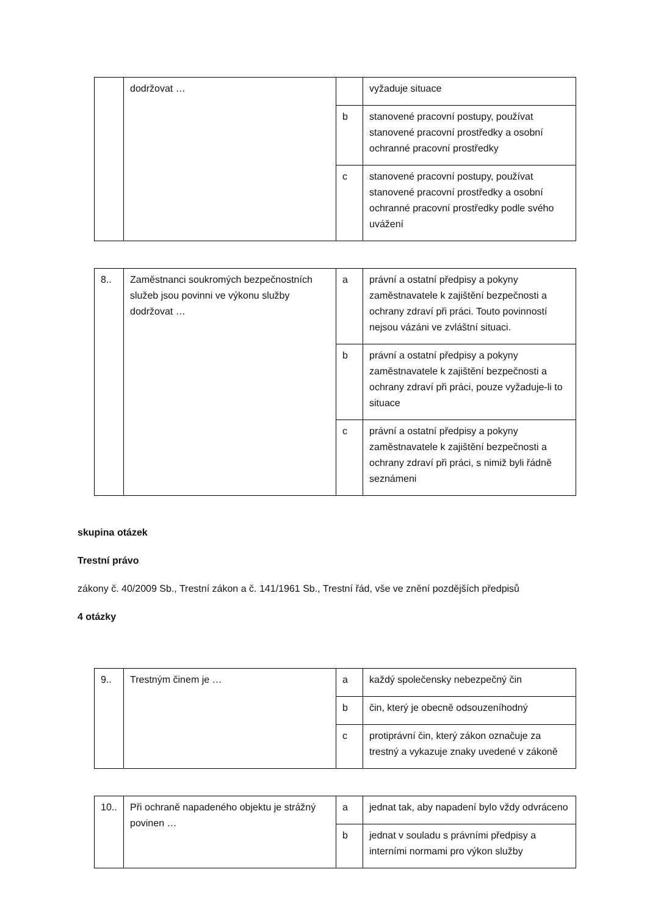| | dodržovat … | | vyžaduje situace |
| | | b | stanovené pracovní postupy, používat stanovené pracovní prostředky a osobní ochranné pracovní prostředky |
| | | c | stanovené pracovní postupy, používat stanovené pracovní prostředky a osobní ochranné pracovní prostředky podle svého uvážení |
| 8.. | Zaměstnanci soukromých bezpečnostních služeb jsou povinni ve výkonu služby dodržovat … | a | právní a ostatní předpisy a pokyny zaměstnavatele k zajištění bezpečnosti a ochrany zdraví při práci. Touto povinností nejsou vázáni ve zvláštní situaci. |
| | | b | právní a ostatní předpisy a pokyny zaměstnavatele k zajištění bezpečnosti a ochrany zdraví při práci, pouze vyžaduje-li to situace |
| | | c | právní a ostatní předpisy a pokyny zaměstnavatele k zajištění bezpečnosti a ochrany zdraví při práci, s nimiž byli řádně seznámeni |
skupina otázek
Trestní právo
zákony č. 40/2009 Sb., Trestní zákon a č. 141/1961 Sb., Trestní řád, vše ve znění pozdějších předpisů
4 otázky
| 9.. | Trestným činem je … | a | každý společensky nebezpečný čin |
| | | b | čin, který je obecně odsouzeníhodný |
| | | c | protiprávní čin, který zákon označuje za trestný a vykazuje znaky uvedené v zákoně |
| 10.. | Při ochraně napadeného objektu je strážný povinen … | a | jednat tak, aby napadení bylo vždy odvráceno |
| | | b | jednat v souladu s právními předpisy a interními normami pro výkon služby |